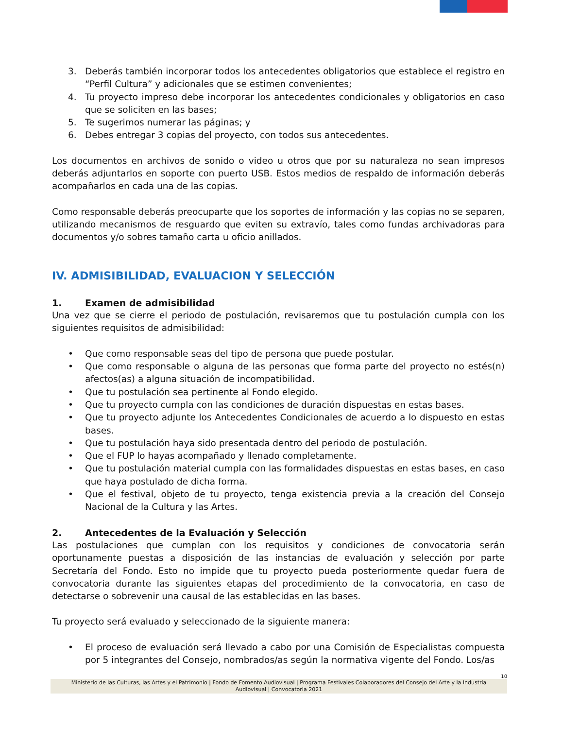3. Deberás también incorporar todos los antecedentes obligatorios que establece el registro en “Perfil Cultura” y adicionales que se estimen convenientes;
4. Tu proyecto impreso debe incorporar los antecedentes condicionales y obligatorios en caso que se soliciten en las bases;
5. Te sugerimos numerar las páginas; y
6. Debes entregar 3 copias del proyecto, con todos sus antecedentes.
Los documentos en archivos de sonido o video u otros que por su naturaleza no sean impresos deberás adjuntarlos en soporte con puerto USB. Estos medios de respaldo de información deberás acompañarlos en cada una de las copias.
Como responsable deberás preocuparte que los soportes de información y las copias no se separen, utilizando mecanismos de resguardo que eviten su extravío, tales como fundas archivadoras para documentos y/o sobres tamaño carta u oficio anillados.
IV. ADMISIBILIDAD, EVALUACION Y SELECCIÓN
1. Examen de admisibilidad
Una vez que se cierre el periodo de postulación, revisaremos que tu postulación cumpla con los siguientes requisitos de admisibilidad:
• Que como responsable seas del tipo de persona que puede postular.
• Que como responsable o alguna de las personas que forma parte del proyecto no estés(n) afectos(as) a alguna situación de incompatibilidad.
• Que tu postulación sea pertinente al Fondo elegido.
• Que tu proyecto cumpla con las condiciones de duración dispuestas en estas bases.
• Que tu proyecto adjunte los Antecedentes Condicionales de acuerdo a lo dispuesto en estas bases.
• Que tu postulación haya sido presentada dentro del periodo de postulación.
• Que el FUP lo hayas acompañado y llenado completamente.
• Que tu postulación material cumpla con las formalidades dispuestas en estas bases, en caso que haya postulado de dicha forma.
• Que el festival, objeto de tu proyecto, tenga existencia previa a la creación del Consejo Nacional de la Cultura y las Artes.
2. Antecedentes de la Evaluación y Selección
Las postulaciones que cumplan con los requisitos y condiciones de convocatoria serán oportunamente puestas a disposición de las instancias de evaluación y selección por parte Secretaría del Fondo. Esto no impide que tu proyecto pueda posteriormente quedar fuera de convocatoria durante las siguientes etapas del procedimiento de la convocatoria, en caso de detectarse o sobrevenir una causal de las establecidas en las bases.
Tu proyecto será evaluado y seleccionado de la siguiente manera:
• El proceso de evaluación será llevado a cabo por una Comisión de Especialistas compuesta por 5 integrantes del Consejo, nombrados/as según la normativa vigente del Fondo. Los/as
10
Ministerio de las Culturas, las Artes y el Patrimonio | Fondo de Fomento Audiovisual | Programa Festivales Colaboradores del Consejo del Arte y la Industria Audiovisual | Convocatoria 2021